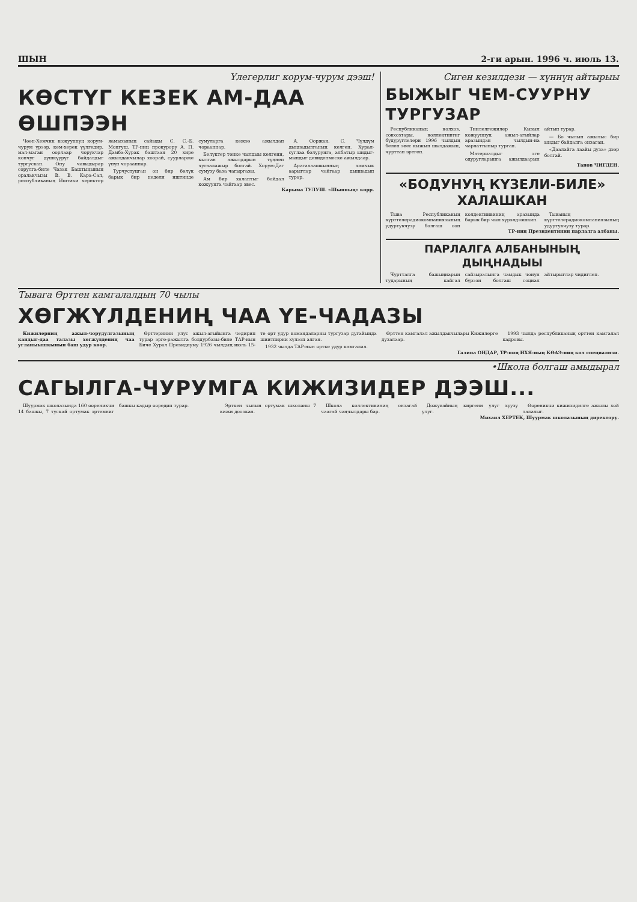ШЫН 2-ги арын. 1996 ч. июль 13.
Үлегерлиг корум-чурум дээш!
КӨСТҮГ КЕЗЕК АМ-ДАА ӨШПЭЭН
Чөөн-Хемчик кожууннуң корум-чурум үрээр, кем-херек үүлгедир, мал-маган оорлаар чорукчар кончуг дүшкүүрүг байдалдыг тургускан. Ону чавыдырар сорулга-биле Чазак Баштыңының оралакчызы В. В. Кара-Сал, республиканың Иштики херектер яамызының сайыды С. С.-Б. Монгуш, ТР-ниң прокурору А. П. Дамба-Хурак баштаан 20 хире ажылдакчылар хоорай, суурларже үнүп чорааннар.
Турчустуңган он бир бөлүк барык бир неделя иштинде сумуларга кежээ ажылдап чорааннар.
Белүктер төнке чылдыы келгени, кылган ажылдарын түңнеп чугаалажыр болгай. Хорум-Даг сумузу база чагыргазы.
Ам бир халаптыг байдал кожуунга чайгаар эвес.
А. Ооржак, С. Чүлдүм дыңнадылганың келген. Хурал-суглаа болурунга, албатыр ындыг-мындыг девиденмеске ажылдаар.
Арагалаашкынның хамчык аарыглар чайгаар дыңнадып турар.
Карыма ТУЛУШ. «Шынның» корр.
Сиген кезилдези — хүннүң айтырыы
БЫЖЫГ ЧЕМ-СУУРНУ ТУРГУЗАР
Республиканың колхоз, совхозтары, коллективтиг бүдүрүглелери 1996 чылдың белен эвес кыжын шылдажып, чурттап эртген.
Тиилелгежилер Кызыл кожууннуң ажыл-агыйлар аразындан чылдын-на чарлаттыныр турган.
Материалдыг эге одуругларынга ажылдаарын айтып турар.
— Бо чылын ажылыс бир ындыг байдалга онзаган.
«Даалайга лаайы дуза» дээр болгай.
Танов ЧИГДЕН.
«БОДУНУҢ КҮЗЕЛИ-БИЛЕ» ХАЛАШКАН
Тыва Республиканың күрттелерадиокомпаниязының удуртукчузу болгаш оон колдектиивиниң аразында барык бир чыл хүрэлдээшкин.
Тываның күрттелерадиокомпаниязының удуртукчузу турар.
ТР-ниң Президентиниң парлалга албаны.
ПАРЛАЛГА АЛБАНЫНЫҢ ДЫҢНАДЫЫ
Чуртталга бажыңнарын тударының кайгал сайзыралынга чамдык чонун бүрээн болгаш социал айтырыглар чидиглеп.
Тывага Өрттен камгалалдың 70 чылы
ХӨГЖҮЛДЕНИҢ ЧАА ҮЕ-ЧАДАЗЫ
Кижилерниң ажыл-чорудулгазының кандыг-даа талазы хөгжүлдениң чаа угланыышкынын баш удур көөр.
Өрттеринин улус ажыл-агыйынга чедирип турар эрге-ражылга болдурбазы-биле ТАР-нын Биче Хурал Президиуму 1926 чылдың июль 15-те өрт удур командаларны тургузар дугайында шиитпирни хүлээп алган.
1932 чылда ТАР-нын өртке удур камгалал.
Өрттен камгалал ажылдакчылары Кижилерге дузалаар.
1993 чылда республиканың өрттен камгалал кадровы.
Галина ОНДАР, ТР-ниң ИХЯ-ның КӨАЭ-ниң кол специализи.
•Школа болгаш амыдырал
САГЫЛГА-ЧУРУМГА КИЖИЗИДЕР ДЭЭШ...
Шуурмак школазында 160 өөреникчи 14 башкы, 7 тускай ортумак эртемниг башкы кадыр өөредип турар.
Эрткен чылын ортумак школаны 7 кижи доозкан.
Школа коллективиниң онзагай чаагай чаңчылдары бар.
Дожувайның киргени улуг хуузу улуг.
Өөреникчи кижизидилге ажылы хөй талалыг.
Михаил ХЕРТЕК, Шуурмак школазының директору.